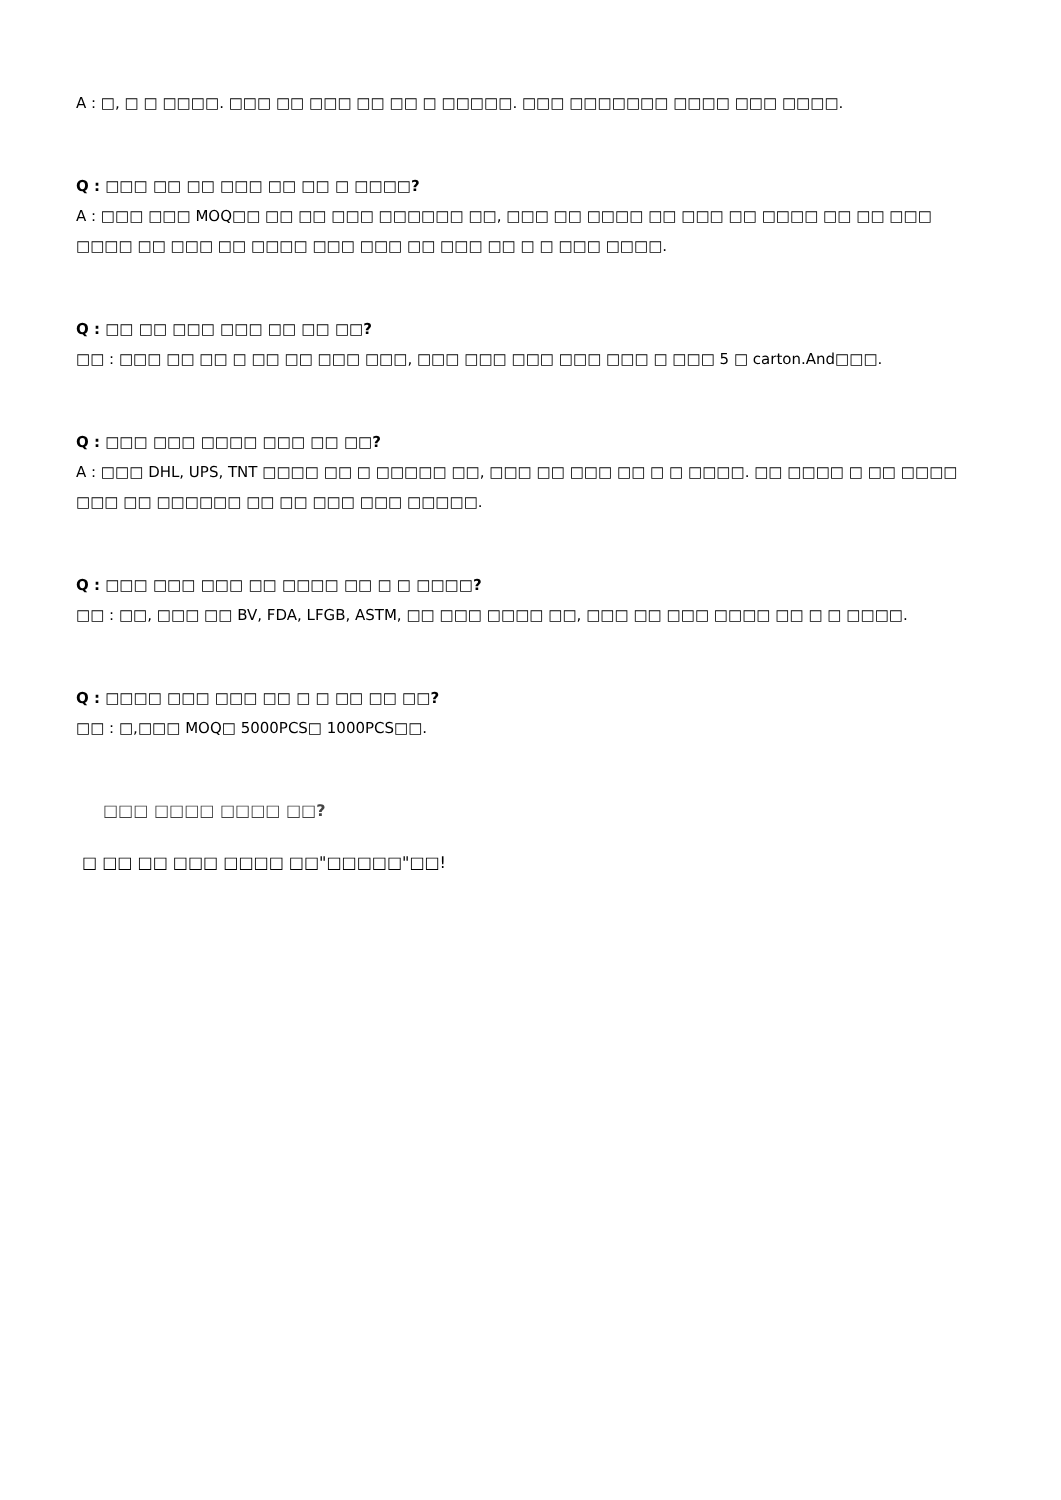A : □, □ □ □□□□. □□□ □□ □□□ □□ □□ □ □□□□□. □□□ □□□□□□□ □□□□ □□□ □□□□.
Q : □□□ □□ □□ □□□ □□ □□ □ □□□□?
A : □□□ □□□ MOQ□□ □□ □□ □□□ □□□□□□ □□, □□□ □□ □□□□ □□ □□□ □□ □□□□ □□ □□ □□□ □□□□ □□ □□□ □□ □□□□ □□□ □□□ □□ □□□ □□ □ □ □□□ □□□□.
Q : □□ □□ □□□ □□□ □□ □□ □□?
□□ : □□□ □□ □□ □ □□ □□ □□□ □□□, □□□ □□□ □□□ □□□ □□□ □ □□□ 5 □ carton.And□□□.
Q : □□□ □□□ □□□□ □□□ □□ □□?
A : □□□ DHL, UPS, TNT □□□□ □□ □ □□□□□ □□, □□□ □□ □□□ □□ □ □ □□□□. □□ □□□□ □ □□ □□□□ □□□ □□ □□□□□□ □□ □□ □□□ □□□ □□□□□.
Q : □□□ □□□ □□□ □□ □□□□ □□ □ □ □□□□?
□□ : □□, □□□ □□ BV, FDA, LFGB, ASTM, □□ □□□ □□□□ □□, □□□ □□ □□□ □□□□ □□ □ □ □□□□.
Q : □□□□ □□□ □□□ □□ □ □ □□ □□ □□?
□□ : □,□□□ MOQ□ 5000PCS□ 1000PCS□□.
□□□ □□□□ □□□□ □□?
□ □□ □□ □□□ □□□□ □□"□□□□□"□□!